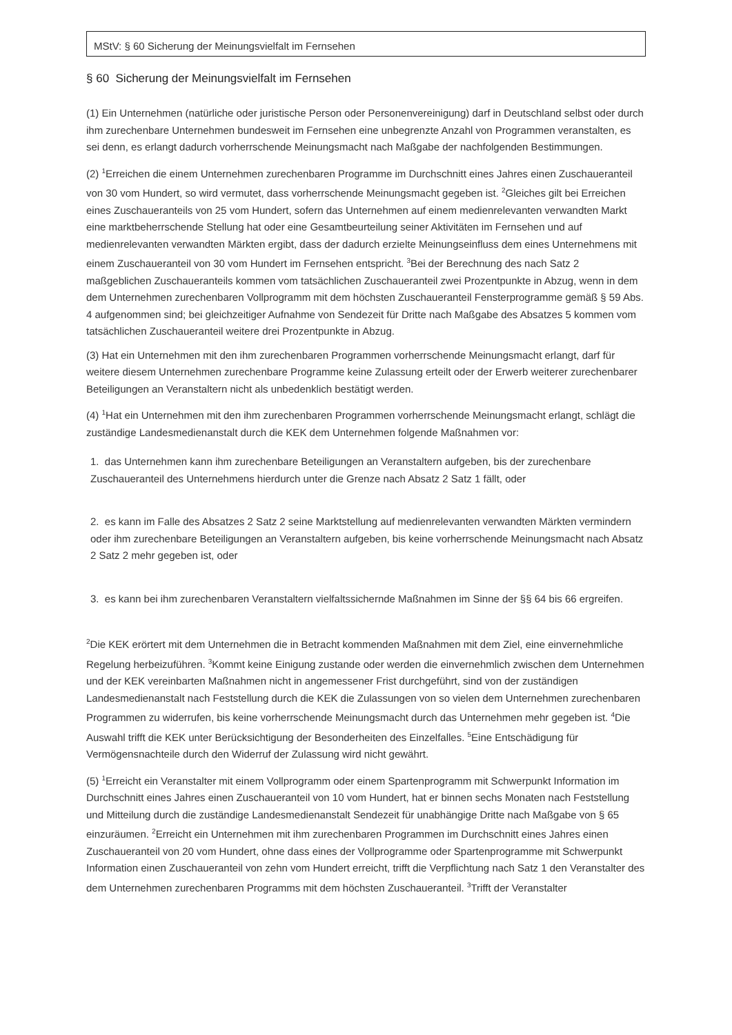MStV: § 60 Sicherung der Meinungsvielfalt im Fernsehen
§ 60 Sicherung der Meinungsvielfalt im Fernsehen
(1) Ein Unternehmen (natürliche oder juristische Person oder Personenvereinigung) darf in Deutschland selbst oder durch ihm zurechenbare Unternehmen bundesweit im Fernsehen eine unbegrenzte Anzahl von Programmen veranstalten, es sei denn, es erlangt dadurch vorherrschende Meinungsmacht nach Maßgabe der nachfolgenden Bestimmungen.
(2) <sup>1</sup>Erreichen die einem Unternehmen zurechenbaren Programme im Durchschnitt eines Jahres einen Zuschaueranteil von 30 vom Hundert, so wird vermutet, dass vorherrschende Meinungsmacht gegeben ist. <sup>2</sup>Gleiches gilt bei Erreichen eines Zuschaueranteils von 25 vom Hundert, sofern das Unternehmen auf einem medienrelevanten verwandten Markt eine marktbeherrschende Stellung hat oder eine Gesamtbeurteilung seiner Aktivitäten im Fernsehen und auf medienrelevanten verwandten Märkten ergibt, dass der dadurch erzielte Meinungseinfluss dem eines Unternehmens mit einem Zuschaueranteil von 30 vom Hundert im Fernsehen entspricht. <sup>3</sup>Bei der Berechnung des nach Satz 2 maßgeblichen Zuschaueranteils kommen vom tatsächlichen Zuschaueranteil zwei Prozentpunkte in Abzug, wenn in dem dem Unternehmen zurechenbaren Vollprogramm mit dem höchsten Zuschaueranteil Fensterprogramme gemäß § 59 Abs. 4 aufgenommen sind; bei gleichzeitiger Aufnahme von Sendezeit für Dritte nach Maßgabe des Absatzes 5 kommen vom tatsächlichen Zuschaueranteil weitere drei Prozentpunkte in Abzug.
(3) Hat ein Unternehmen mit den ihm zurechenbaren Programmen vorherrschende Meinungsmacht erlangt, darf für weitere diesem Unternehmen zurechenbare Programme keine Zulassung erteilt oder der Erwerb weiterer zurechenbarer Beteiligungen an Veranstaltern nicht als unbedenklich bestätigt werden.
(4) <sup>1</sup>Hat ein Unternehmen mit den ihm zurechenbaren Programmen vorherrschende Meinungsmacht erlangt, schlägt die zuständige Landesmedienanstalt durch die KEK dem Unternehmen folgende Maßnahmen vor:
1. das Unternehmen kann ihm zurechenbare Beteiligungen an Veranstaltern aufgeben, bis der zurechenbare Zuschaueranteil des Unternehmens hierdurch unter die Grenze nach Absatz 2 Satz 1 fällt, oder
2. es kann im Falle des Absatzes 2 Satz 2 seine Marktstellung auf medienrelevanten verwandten Märkten vermindern oder ihm zurechenbare Beteiligungen an Veranstaltern aufgeben, bis keine vorherrschende Meinungsmacht nach Absatz 2 Satz 2 mehr gegeben ist, oder
3. es kann bei ihm zurechenbaren Veranstaltern vielfaltssichernde Maßnahmen im Sinne der §§ 64 bis 66 ergreifen.
<sup>2</sup> Die KEK erörtert mit dem Unternehmen die in Betracht kommenden Maßnahmen mit dem Ziel, eine einvernehmliche Regelung herbeizuführen. <sup>3</sup>Kommt keine Einigung zustande oder werden die einvernehmlich zwischen dem Unternehmen und der KEK vereinbarten Maßnahmen nicht in angemessener Frist durchgeführt, sind von der zuständigen Landesmedienanstalt nach Feststellung durch die KEK die Zulassungen von so vielen dem Unternehmen zurechenbaren Programmen zu widerrufen, bis keine vorherrschende Meinungsmacht durch das Unternehmen mehr gegeben ist. <sup>4</sup>Die Auswahl trifft die KEK unter Berücksichtigung der Besonderheiten des Einzelfalles. <sup>5</sup>Eine Entschädigung für Vermögensnachteile durch den Widerruf der Zulassung wird nicht gewährt.
(5) <sup>1</sup>Erreicht ein Veranstalter mit einem Vollprogramm oder einem Spartenprogramm mit Schwerpunkt Information im Durchschnitt eines Jahres einen Zuschaueranteil von 10 vom Hundert, hat er binnen sechs Monaten nach Feststellung und Mitteilung durch die zuständige Landesmedienanstalt Sendezeit für unabhängige Dritte nach Maßgabe von § 65 einzuräumen. <sup>2</sup>Erreicht ein Unternehmen mit ihm zurechenbaren Programmen im Durchschnitt eines Jahres einen Zuschaueranteil von 20 vom Hundert, ohne dass eines der Vollprogramme oder Spartenprogramme mit Schwerpunkt Information einen Zuschaueranteil von zehn vom Hundert erreicht, trifft die Verpflichtung nach Satz 1 den Veranstalter des dem Unternehmen zurechenbaren Programms mit dem höchsten Zuschaueranteil. <sup>3</sup>Trifft der Veranstalter